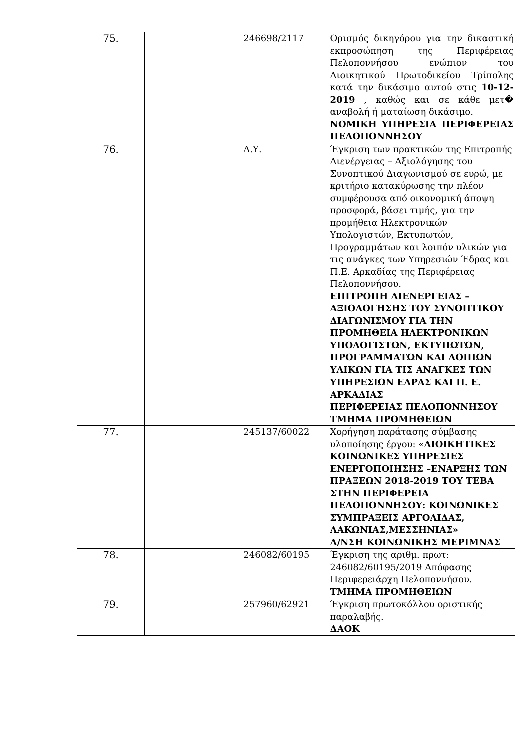| 75. | | 246698/2117 | Ορισμός δικηγόρου για την δικαστική εκπροσώπηση της Περιφέρειας Πελοποννήσου ενώπιον του Διοικητικού Πρωτοδικείου Τρίπολης κατά την δικάσιμο αυτού στις 10-12-2019 , καθώς και σε κάθε μετ� αναβολή ή ματαίωση δικάσιμο. ΝΟΜΙΚΗ ΥΠΗΡΕΣΙΑ ΠΕΡΙΦΕΡΕΙΑΣ ΠΕΛΟΠΟΝΝΗΣΟΥ |
| 76. | | Δ.Υ. | Έγκριση των πρακτικών της Επιτροπής Διενέργειας – Αξιολόγησης του Συνοπτικού Διαγωνισμού σε ευρώ, με κριτήριο κατακύρωσης την πλέον συμφέρουσα από οικονομική άποψη προσφορά, βάσει τιμής, για την προμήθεια Ηλεκτρονικών Υπολογιστών, Εκτυπωτών, Προγραμμάτων και λοιπόν υλικών για τις ανάγκες των Υπηρεσιών Έδρας και Π.Ε. Αρκαδίας της Περιφέρειας Πελοποννήσου. ΕΠΙΤΡΟΠΗ ΔΙΕΝΕΡΓΕΙΑΣ – ΑΞΙΟΛΟΓΗΣΗΣ ΤΟΥ ΣΥΝΟΠΤΙΚΟΥ ΔΙΑΓΩΝΙΣΜΟΥ ΓΙΑ ΤΗΝ ΠΡΟΜΗΘΕΙΑ ΗΛΕΚΤΡΟΝΙΚΩΝ ΥΠΟΛΟΓΙΣΤΩΝ, ΕΚΤΥΠΩΤΩΝ, ΠΡΟΓΡΑΜΜΑΤΩΝ ΚΑΙ ΛΟΙΠΩΝ ΥΛΙΚΩΝ ΓΙΑ ΤΙΣ ΑΝΑΓΚΕΣ ΤΩΝ ΥΠΗΡΕΣΙΩΝ ΕΔΡΑΣ ΚΑΙ Π. Ε. ΑΡΚΑΔΙΑΣ ΠΕΡΙΦΕΡΕΙΑΣ ΠΕΛΟΠΟΝΝΗΣΟΥ ΤΜΗΜΑ ΠΡΟΜΗΘΕΙΩΝ |
| 77. | | 245137/60022 | Χορήγηση παράτασης σύμβασης υλοποίησης έργου: « ΔΙΟΙΚΗΤΙΚΕΣ ΚΟΙΝΩΝΙΚΕΣ ΥΠΗΡΕΣΙΕΣ ΕΝΕΡΓΟΠΟΙΗΣΗΣ –ΕΝΑΡΞΗΣ ΤΩΝ ΠΡΑΞΕΩΝ 2018-2019 ΤΟΥ ΤΕΒΑ ΣΤΗΝ ΠΕΡΙΦΕΡΕΙΑ ΠΕΛΟΠΟΝΝΗΣΟΥ: ΚΟΙΝΩΝΙΚΕΣ ΣΥΜΠΡΑΞΕΙΣ ΑΡΓΟΛΙΔΑΣ, ΛΑΚΩΝΙΑΣ,ΜΕΣΣΗΝΙΑΣ» Δ/ΝΣΗ ΚΟΙΝΩΝΙΚΗΣ ΜΕΡΙΜΝΑΣ |
| 78. | | 246082/60195 | Έγκριση της αριθμ. πρωτ: 246082/60195/2019 Απόφασης Περιφερειάρχη Πελοποννήσου. ΤΜΗΜΑ ΠΡΟΜΗΘΕΙΩΝ |
| 79. | | 257960/62921 | Έγκριση πρωτοκόλλου οριστικής παραλαβής. ΔΑΟΚ |